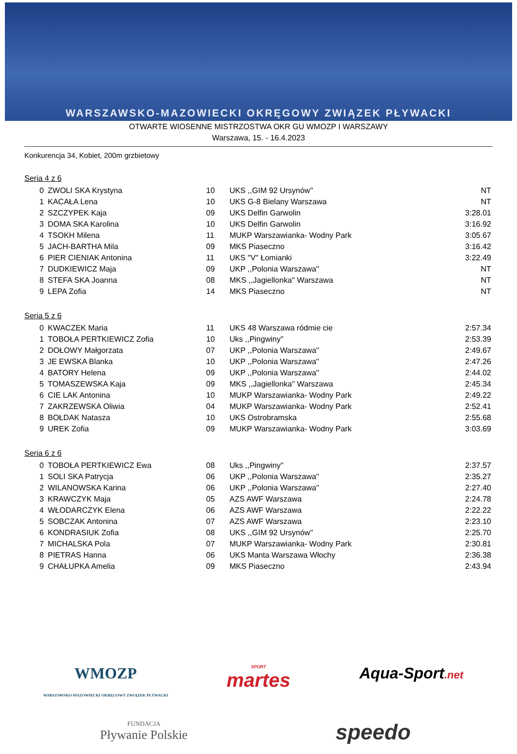WARSZAWSKO-MAZOWIECKI OKRĘGOWY ZWIĄZEK PŁYWACKI
OTWARTE WIOSENNE MISTRZOSTWA OKR GU WMOZP I WARSZAWY
Warszawa, 15. - 16.4.2023
Konkurencja 34, Kobiet, 200m grzbietowy
Seria 4 z 6
| 0 | ZWOLI SKA Krystyna | 10 | UKS ,,GIM 92 Ursynów'' | NT |
| 1 | KACAŁA Lena | 10 | UKS G-8 Bielany Warszawa | NT |
| 2 | SZCZYPEK Kaja | 09 | UKS Delfin Garwolin | 3:28.01 |
| 3 | DOMA SKA Karolina | 10 | UKS Delfin Garwolin | 3:16.92 |
| 4 | TSOKH Milena | 11 | MUKP Warszawianka- Wodny Park | 3:05.67 |
| 5 | JACH-BARTHA Mila | 09 | MKS Piaseczno | 3:16.42 |
| 6 | PIER CIENIAK Antonina | 11 | UKS "V" Łomianki | 3:22.49 |
| 7 | DUDKIEWICZ Maja | 09 | UKP ,,Polonia Warszawa'' | NT |
| 8 | STEFA SKA Joanna | 08 | MKS ,,Jagiellonka'' Warszawa | NT |
| 9 | LEPA Zofia | 14 | MKS Piaseczno | NT |
Seria 5 z 6
| 0 | KWACZEK Maria | 11 | UKS 48 Warszawa ródmie cie | 2:57.34 |
| 1 | TOBOŁA PERTKIEWICZ Zofia | 10 | Uks ,,Pingwiny'' | 2:53.39 |
| 2 | DOŁOWY Małgorzata | 07 | UKP ,,Polonia Warszawa'' | 2:49.67 |
| 3 | JE EWSKA Blanka | 10 | UKP ,,Polonia Warszawa'' | 2:47.26 |
| 4 | BATORY Helena | 09 | UKP ,,Polonia Warszawa'' | 2:44.02 |
| 5 | TOMASZEWSKA Kaja | 09 | MKS ,,Jagiellonka'' Warszawa | 2:45.34 |
| 6 | CIE LAK Antonina | 10 | MUKP Warszawianka- Wodny Park | 2:49.22 |
| 7 | ZAKRZEWSKA Oliwia | 04 | MUKP Warszawianka- Wodny Park | 2:52.41 |
| 8 | BOŁDAK Natasza | 10 | UKS Ostrobramska | 2:55.68 |
| 9 | UREK Zofia | 09 | MUKP Warszawianka- Wodny Park | 3:03.69 |
Seria 6 z 6
| 0 | TOBOŁA PERTKIEWICZ Ewa | 08 | Uks ,,Pingwiny'' | 2:37.57 |
| 1 | SOLI SKA Patrycja | 06 | UKP ,,Polonia Warszawa'' | 2:35.27 |
| 2 | WILANOWSKA Karina | 06 | UKP ,,Polonia Warszawa'' | 2:27.40 |
| 3 | KRAWCZYK Maja | 05 | AZS AWF Warszawa | 2:24.78 |
| 4 | WŁODARCZYK Elena | 06 | AZS AWF Warszawa | 2:22.22 |
| 5 | SOBCZAK Antonina | 07 | AZS AWF Warszawa | 2:23.10 |
| 6 | KONDRASIUK Zofia | 08 | UKS ,,GIM 92 Ursynów'' | 2:25.70 |
| 7 | MICHALSKA Pola | 07 | MUKP Warszawianka- Wodny Park | 2:30.81 |
| 8 | PIETRAS Hanna | 06 | UKS Manta Warszawa Włochy | 2:36.38 |
| 9 | CHAŁUPKA Amelia | 09 | MKS Piaseczno | 2:43.94 |
WMOZP
WARSZAWSKO-MAZOWIECKI OKRĘGOWY ZWIĄZEK PŁYWACKI
SPORT
martes
Aqua-Sport.net
FUNDACJA
Pływanie Polskie
speedo